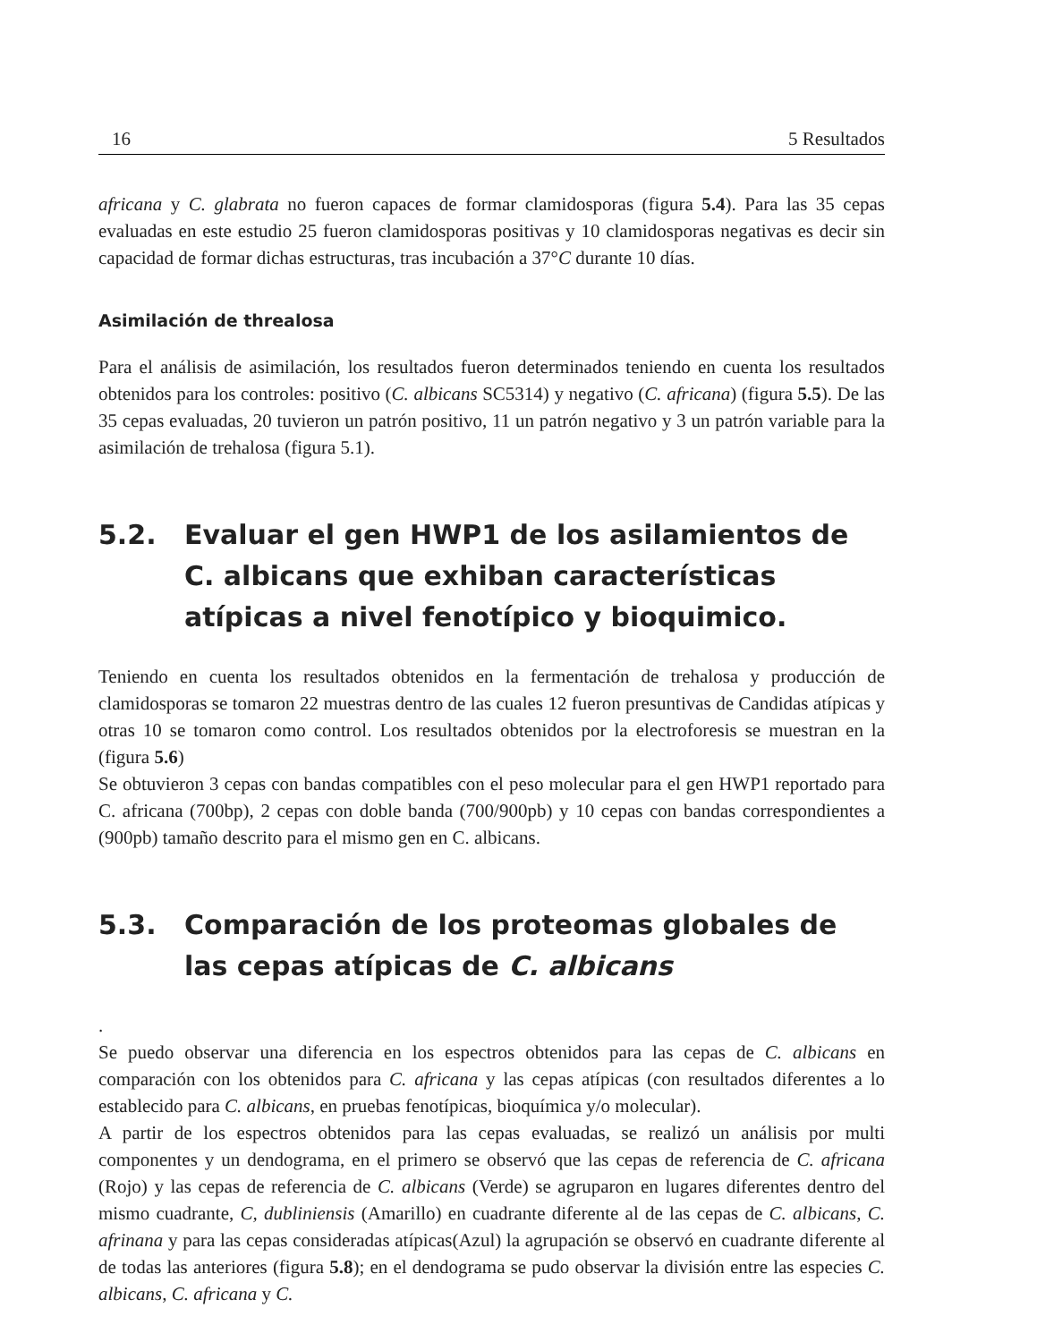16 5 Resultados
africana y C. glabrata no fueron capaces de formar clamidosporas (figura 5.4). Para las 35 cepas evaluadas en este estudio 25 fueron clamidosporas positivas y 10 clamidosporas negativas es decir sin capacidad de formar dichas estructuras, tras incubación a 37°C durante 10 días.
Asimilación de threalosa
Para el análisis de asimilación, los resultados fueron determinados teniendo en cuenta los resultados obtenidos para los controles: positivo (C. albicans SC5314) y negativo (C. africana) (figura 5.5). De las 35 cepas evaluadas, 20 tuvieron un patrón positivo, 11 un patrón negativo y 3 un patrón variable para la asimilación de trehalosa (figura 5.1).
5.2. Evaluar el gen HWP1 de los asilamientos de C. albicans que exhiban características atípicas a nivel fenotípico y bioquimico.
Teniendo en cuenta los resultados obtenidos en la fermentación de trehalosa y producción de clamidosporas se tomaron 22 muestras dentro de las cuales 12 fueron presuntivas de Candidas atípicas y otras 10 se tomaron como control. Los resultados obtenidos por la electroforesis se muestran en la (figura 5.6)
Se obtuvieron 3 cepas con bandas compatibles con el peso molecular para el gen HWP1 reportado para C. africana (700bp), 2 cepas con doble banda (700/900pb) y 10 cepas con bandas correspondientes a (900pb) tamaño descrito para el mismo gen en C. albicans.
5.3. Comparación de los proteomas globales de las cepas atípicas de C. albicans
.
Se puedo observar una diferencia en los espectros obtenidos para las cepas de C. albicans en comparación con los obtenidos para C. africana y las cepas atípicas (con resultados diferentes a lo establecido para C. albicans, en pruebas fenotípicas, bioquímica y/o molecular).
A partir de los espectros obtenidos para las cepas evaluadas, se realizó un análisis por multi componentes y un dendograma, en el primero se observó que las cepas de referencia de C. africana (Rojo) y las cepas de referencia de C. albicans (Verde) se agruparon en lugares diferentes dentro del mismo cuadrante, C, dubliniensis (Amarillo) en cuadrante diferente al de las cepas de C. albicans, C. afrinana y para las cepas consideradas atípicas(Azul) la agrupación se observó en cuadrante diferente al de todas las anteriores (figura 5.8); en el dendograma se pudo observar la división entre las especies C. albicans, C. africana y C.